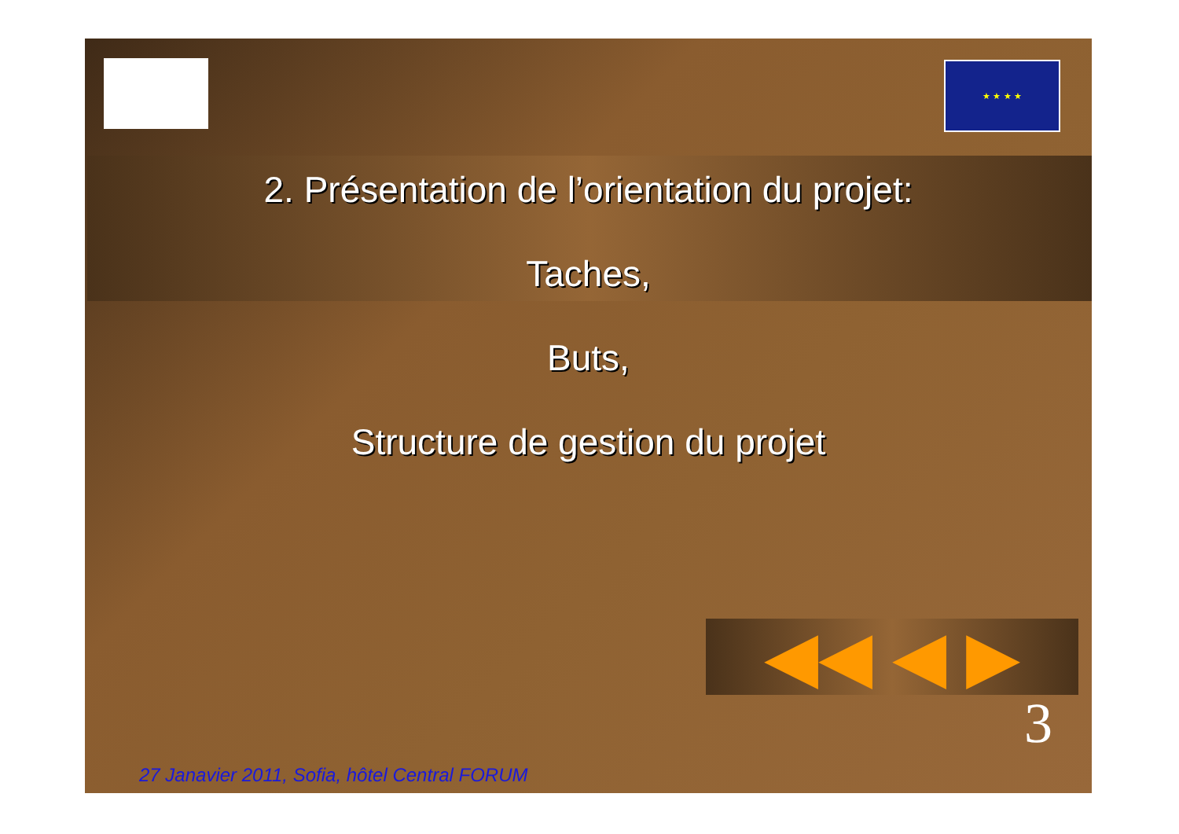★ ★ ★ ★
2. Présentation de l’orientation du projet:
Taches,
Buts,
Structure de gestion du projet
◀◀ ◀ ▶
3
27 Janavier 2011, Sofia, hôtel Central FORUM